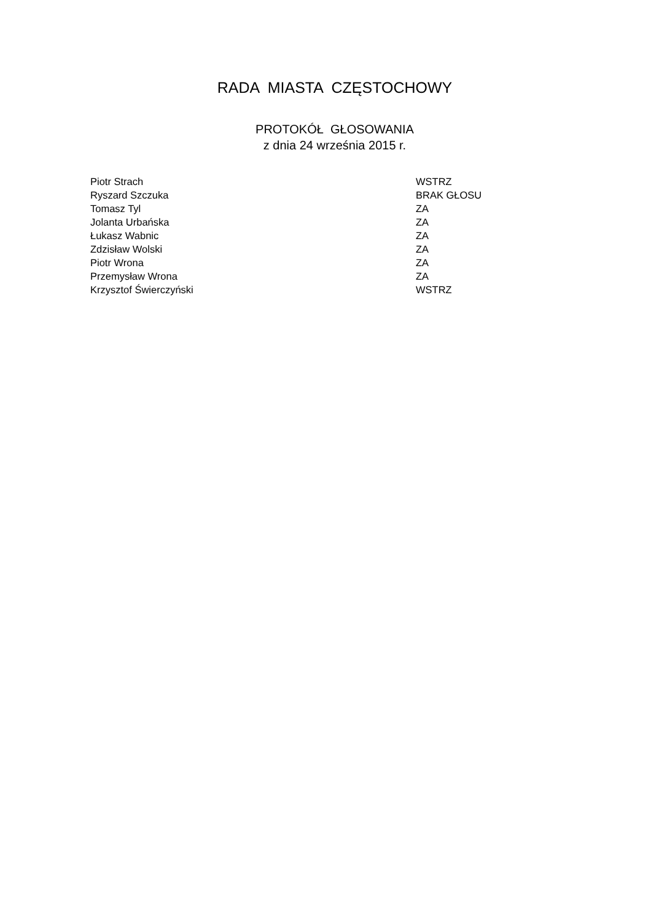RADA MIASTA CZĘSTOCHOWY
PROTOKÓŁ GŁOSOWANIA z dnia 24 września 2015 r.
| Piotr Strach | WSTRZ |
| Ryszard Szczuka | BRAK GŁOSU |
| Tomasz Tyl | ZA |
| Jolanta Urbańska | ZA |
| Łukasz Wabnic | ZA |
| Zdzisław Wolski | ZA |
| Piotr Wrona | ZA |
| Przemysław Wrona | ZA |
| Krzysztof Świerczyński | WSTRZ |